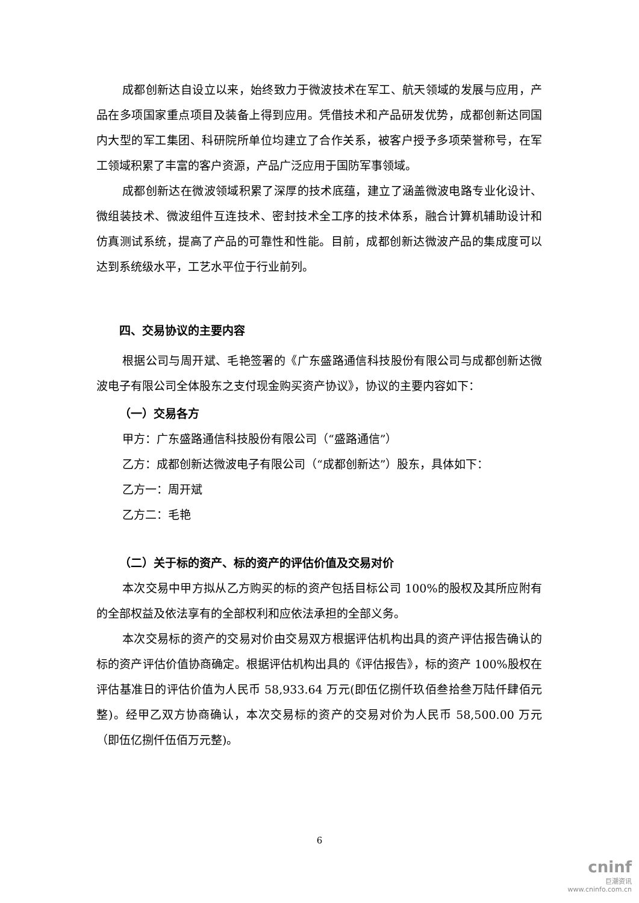成都创新达自设立以来，始终致力于微波技术在军工、航天领域的发展与应用，产品在多项国家重点项目及装备上得到应用。凭借技术和产品研发优势，成都创新达同国内大型的军工集团、科研院所单位均建立了合作关系，被客户授予多项荣誉称号，在军工领域积累了丰富的客户资源，产品广泛应用于国防军事领域。
成都创新达在微波领域积累了深厚的技术底蕴，建立了涵盖微波电路专业化设计、微组装技术、微波组件互连技术、密封技术全工序的技术体系，融合计算机辅助设计和仿真测试系统，提高了产品的可靠性和性能。目前，成都创新达微波产品的集成度可以达到系统级水平，工艺水平位于行业前列。
四、交易协议的主要内容
根据公司与周开斌、毛艳签署的《广东盛路通信科技股份有限公司与成都创新达微波电子有限公司全体股东之支付现金购买资产协议》，协议的主要内容如下：
（一）交易各方
甲方：广东盛路通信科技股份有限公司（“盛路通信”）
乙方：成都创新达微波电子有限公司（“成都创新达”）股东，具体如下：
乙方一：周开斌
乙方二：毛艳
（二）关于标的资产、标的资产的评估价值及交易对价
本次交易中甲方拟从乙方购买的标的资产包括目标公司 100%的股权及其所应附有的全部权益及依法享有的全部权利和应依法承担的全部义务。
本次交易标的资产的交易对价由交易双方根据评估机构出具的资产评估报告确认的标的资产评估价值协商确定。根据评估机构出具的《评估报告》，标的资产 100%股权在评估基准日的评估价值为人民币 58,933.64 万元(即伍亿捌仟玖佰叁拾叁万陆仟肆佰元整)。经甲乙双方协商确认，本次交易标的资产的交易对价为人民币 58,500.00 万元（即伍亿捌仟伍佰万元整)。
6
cninf
巨潮资讯
www.cninfo.com.cn